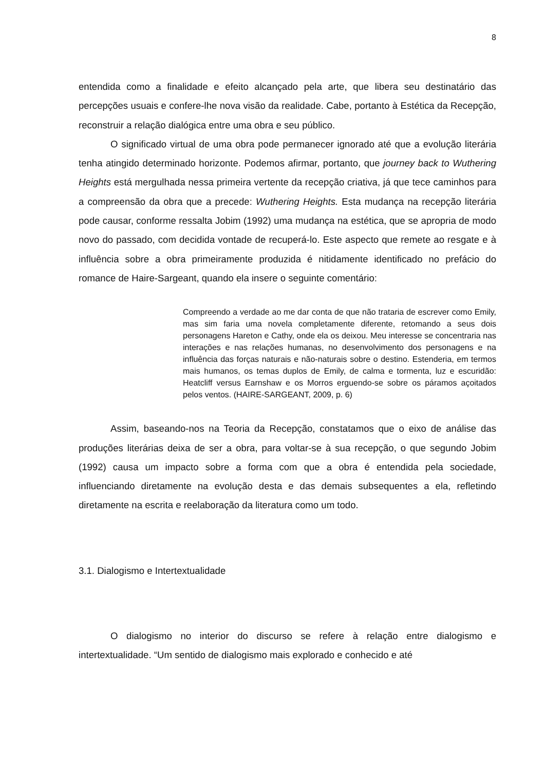8
entendida como a finalidade e efeito alcançado pela arte, que libera seu destinatário das percepções usuais e confere-lhe nova visão da realidade. Cabe, portanto à Estética da Recepção, reconstruir a relação dialógica entre uma obra e seu público.
O significado virtual de uma obra pode permanecer ignorado até que a evolução literária tenha atingido determinado horizonte. Podemos afirmar, portanto, que journey back to Wuthering Heights está mergulhada nessa primeira vertente da recepção criativa, já que tece caminhos para a compreensão da obra que a precede: Wuthering Heights. Esta mudança na recepção literária pode causar, conforme ressalta Jobim (1992) uma mudança na estética, que se apropria de modo novo do passado, com decidida vontade de recuperá-lo. Este aspecto que remete ao resgate e à influência sobre a obra primeiramente produzida é nitidamente identificado no prefácio do romance de Haire-Sargeant, quando ela insere o seguinte comentário:
Compreendo a verdade ao me dar conta de que não trataria de escrever como Emily, mas sim faria uma novela completamente diferente, retomando a seus dois personagens Hareton e Cathy, onde ela os deixou. Meu interesse se concentraria nas interações e nas relações humanas, no desenvolvimento dos personagens e na influência das forças naturais e não-naturais sobre o destino. Estenderia, em termos mais humanos, os temas duplos de Emily, de calma e tormenta, luz e escuridão: Heatcliff versus Earnshaw e os Morros erguendo-se sobre os páramos açoitados pelos ventos. (HAIRE-SARGEANT, 2009, p. 6)
Assim, baseando-nos na Teoria da Recepção, constatamos que o eixo de análise das produções literárias deixa de ser a obra, para voltar-se à sua recepção, o que segundo Jobim (1992) causa um impacto sobre a forma com que a obra é entendida pela sociedade, influenciando diretamente na evolução desta e das demais subsequentes a ela, refletindo diretamente na escrita e reelaboração da literatura como um todo.
3.1. Dialogismo e Intertextualidade
O dialogismo no interior do discurso se refere à relação entre dialogismo e intertextualidade. “Um sentido de dialogismo mais explorado e conhecido e até